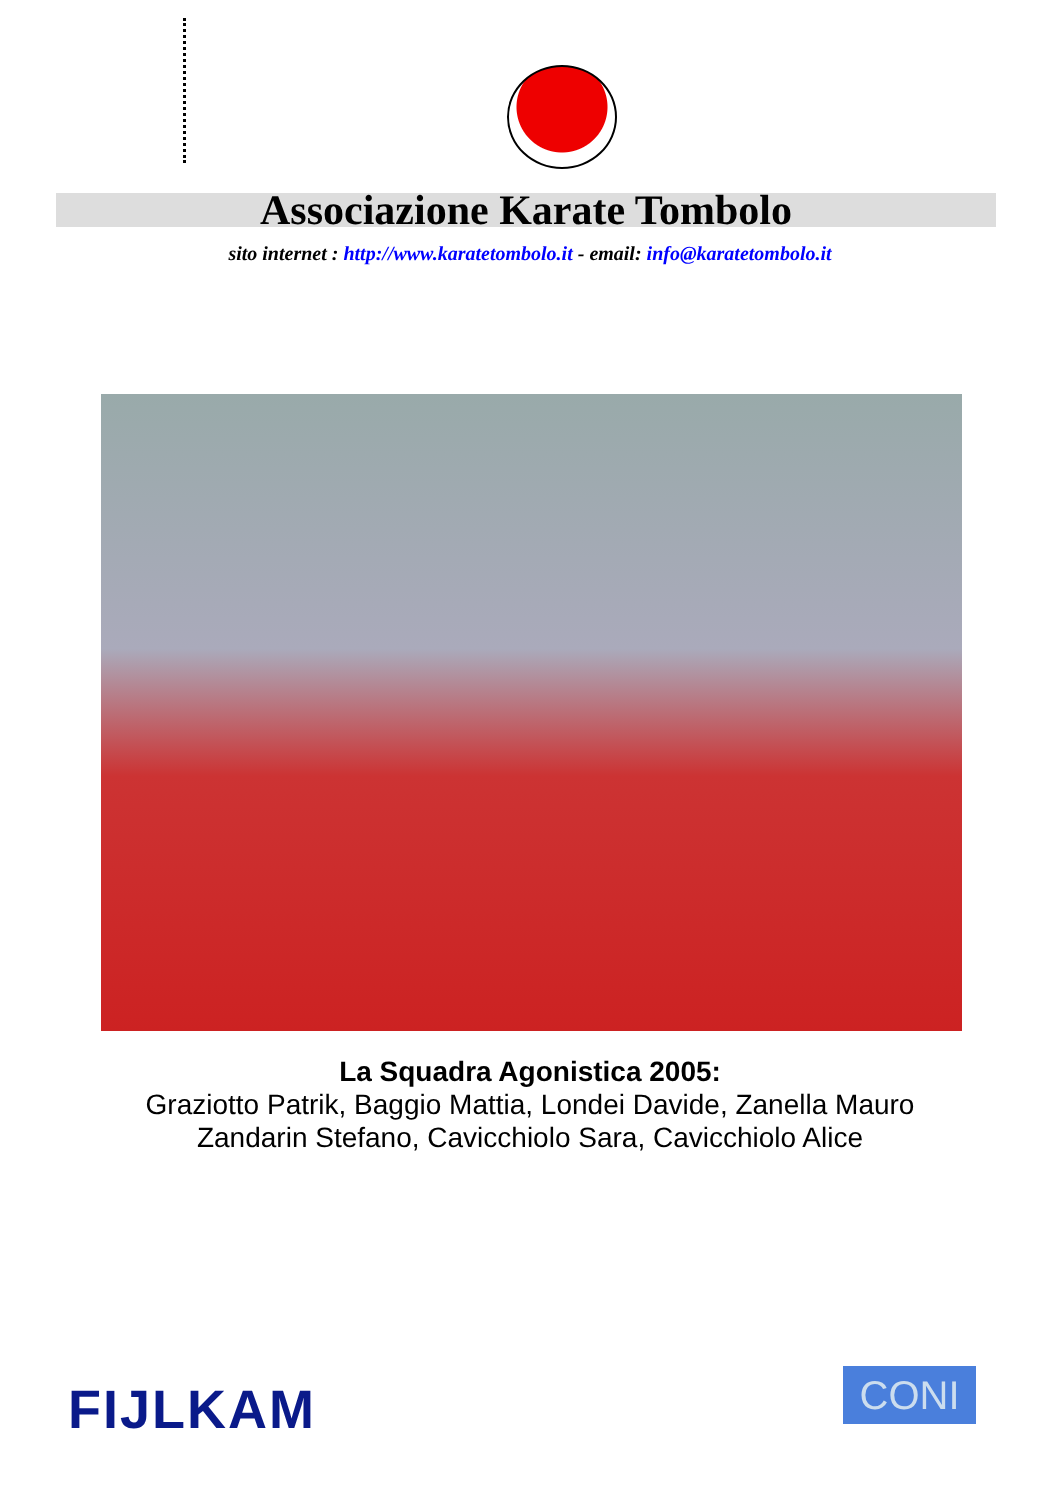Associazione Karate Tombolo
sito internet : http://www.karatetombolo.it - email: info@karatetombolo.it
La Squadra Agonistica 2005:
Graziotto Patrik, Baggio Mattia, Londei Davide, Zanella Mauro
Zandarin Stefano, Cavicchiolo Sara, Cavicchiolo Alice
FIJLKAM CONI